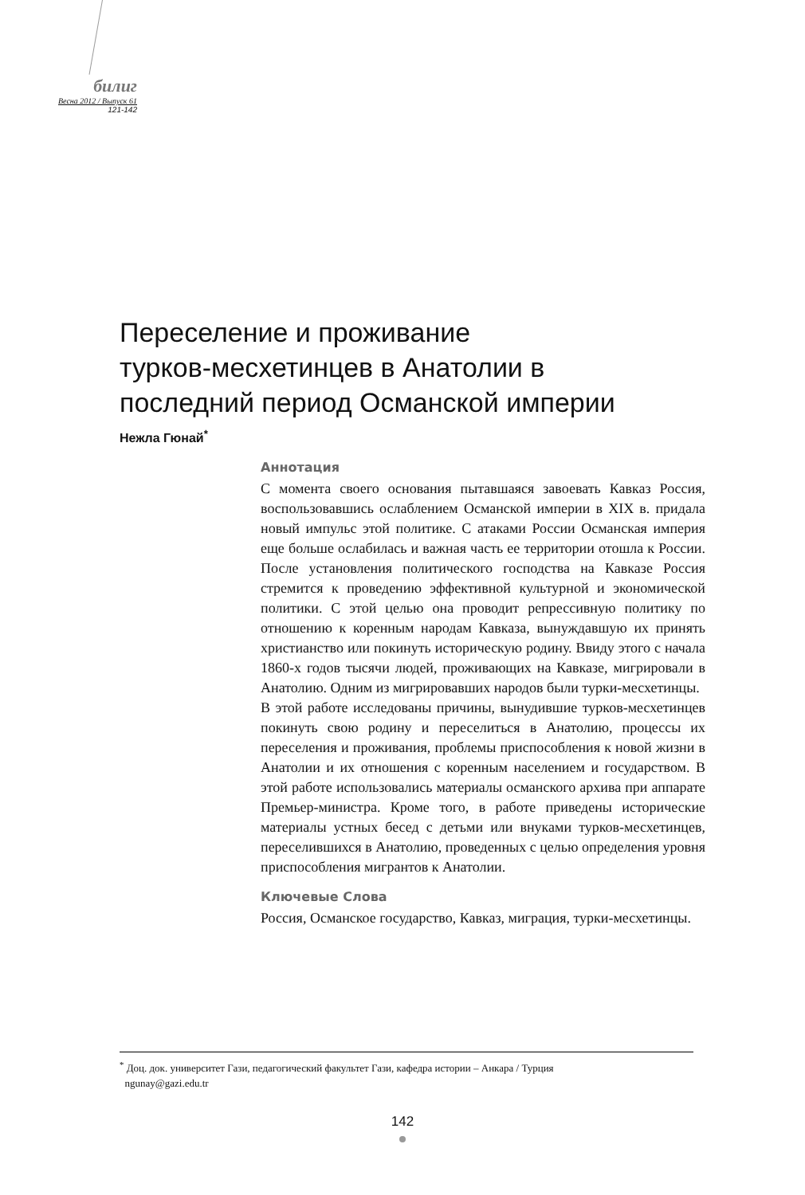билиг
Весна 2012 / Выпуск 61
121-142
Переселение и проживание
турков-месхетинцев в Анатолии в
последний период Османской империи
Нежла Гюнай<sup>*</sup>
Аннотация
С момента своего основания пытавшаяся завоевать Кавказ Россия, воспользовавшись ослаблением Османской империи в XIX в. придала новый импульс этой политике. С атаками России Османская империя еще больше ослабилась и важная часть ее территории отошла к России. После установления политического господства на Кавказе Россия стремится к проведению эффективной культурной и экономической политики. С этой целью она проводит репрессивную политику по отношению к коренным народам Кавказа, вынуждавшую их принять христианство или покинуть историческую родину. Ввиду этого с начала 1860-х годов тысячи людей, проживающих на Кавказе, мигрировали в Анатолию. Одним из мигрировавших народов были турки-месхетинцы.
В этой работе исследованы причины, вынудившие турков-месхетинцев покинуть свою родину и переселиться в Анатолию, процессы их переселения и проживания, проблемы приспособления к новой жизни в Анатолии и их отношения с коренным населением и государством. В этой работе использовались материалы османского архива при аппарате Премьер-министра. Кроме того, в работе приведены исторические материалы устных бесед с детьми или внуками турков-месхетинцев, переселившихся в Анатолию, проведенных с целью определения уровня приспособления мигрантов к Анатолии.
Ключевые Слова
Россия, Османское государство, Кавказ, миграция, турки-месхетинцы.
<sup>*</sup> Доц. док. университет Гази, педагогический факультет Гази, кафедра истории – Анкара / Турция
ngunay@gazi.edu.tr
142